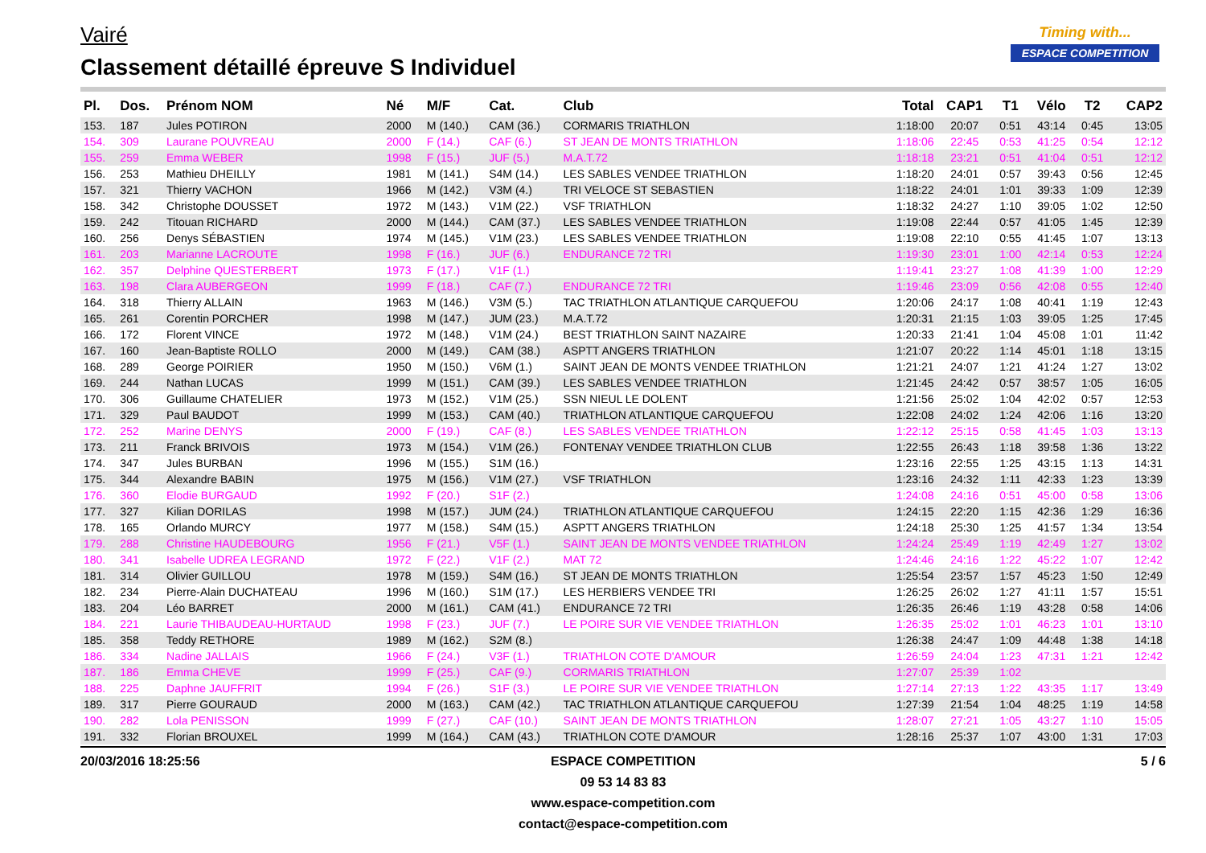Vairé
Classement détaillé épreuve S Individuel
Timing with...
ESPACE COMPETITION
| Pl. | Dos. | Prénom NOM | Né | M/F | Cat. | Club | Total | CAP1 | T1 | Vélo | T2 | CAP2 |
| --- | --- | --- | --- | --- | --- | --- | --- | --- | --- | --- | --- | --- |
| 153. | 187 | Jules POTIRON | 2000 | M (140.) | CAM (36.) | CORMARIS TRIATHLON | 1:18:00 | 20:07 | 0:51 | 43:14 | 0:45 | 13:05 |
| 154. | 309 | Laurane POUVREAU | 2000 | F (14.) | CAF (6.) | ST JEAN DE MONTS TRIATHLON | 1:18:06 | 22:45 | 0:53 | 41:25 | 0:54 | 12:12 |
| 155. | 259 | Emma WEBER | 1998 | F (15.) | JUF (5.) | M.A.T.72 | 1:18:18 | 23:21 | 0:51 | 41:04 | 0:51 | 12:12 |
| 156. | 253 | Mathieu DHEILLY | 1981 | M (141.) | S4M (14.) | LES SABLES VENDEE TRIATHLON | 1:18:20 | 24:01 | 0:57 | 39:43 | 0:56 | 12:45 |
| 157. | 321 | Thierry VACHON | 1966 | M (142.) | V3M (4.) | TRI VELOCE ST SEBASTIEN | 1:18:22 | 24:01 | 1:01 | 39:33 | 1:09 | 12:39 |
| 158. | 342 | Christophe DOUSSET | 1972 | M (143.) | V1M (22.) | VSF TRIATHLON | 1:18:32 | 24:27 | 1:10 | 39:05 | 1:02 | 12:50 |
| 159. | 242 | Titouan RICHARD | 2000 | M (144.) | CAM (37.) | LES SABLES VENDEE TRIATHLON | 1:19:08 | 22:44 | 0:57 | 41:05 | 1:45 | 12:39 |
| 160. | 256 | Denys SÉBASTIEN | 1974 | M (145.) | V1M (23.) | LES SABLES VENDEE TRIATHLON | 1:19:08 | 22:10 | 0:55 | 41:45 | 1:07 | 13:13 |
| 161. | 203 | Marianne LACROUTE | 1998 | F (16.) | JUF (6.) | ENDURANCE 72 TRI | 1:19:30 | 23:01 | 1:00 | 42:14 | 0:53 | 12:24 |
| 162. | 357 | Delphine QUESTERBERT | 1973 | F (17.) | V1F (1.) | | 1:19:41 | 23:27 | 1:08 | 41:39 | 1:00 | 12:29 |
| 163. | 198 | Clara AUBERGEON | 1999 | F (18.) | CAF (7.) | ENDURANCE 72 TRI | 1:19:46 | 23:09 | 0:56 | 42:08 | 0:55 | 12:40 |
| 164. | 318 | Thierry ALLAIN | 1963 | M (146.) | V3M (5.) | TAC TRIATHLON ATLANTIQUE CARQUEFOU | 1:20:06 | 24:17 | 1:08 | 40:41 | 1:19 | 12:43 |
| 165. | 261 | Corentin PORCHER | 1998 | M (147.) | JUM (23.) | M.A.T.72 | 1:20:31 | 21:15 | 1:03 | 39:05 | 1:25 | 17:45 |
| 166. | 172 | Florent VINCE | 1972 | M (148.) | V1M (24.) | BEST TRIATHLON SAINT NAZAIRE | 1:20:33 | 21:41 | 1:04 | 45:08 | 1:01 | 11:42 |
| 167. | 160 | Jean-Baptiste ROLLO | 2000 | M (149.) | CAM (38.) | ASPTT ANGERS TRIATHLON | 1:21:07 | 20:22 | 1:14 | 45:01 | 1:18 | 13:15 |
| 168. | 289 | George POIRIER | 1950 | M (150.) | V6M (1.) | SAINT JEAN DE MONTS VENDEE TRIATHLON | 1:21:21 | 24:07 | 1:21 | 41:24 | 1:27 | 13:02 |
| 169. | 244 | Nathan LUCAS | 1999 | M (151.) | CAM (39.) | LES SABLES VENDEE TRIATHLON | 1:21:45 | 24:42 | 0:57 | 38:57 | 1:05 | 16:05 |
| 170. | 306 | Guillaume CHATELIER | 1973 | M (152.) | V1M (25.) | SSN NIEUL LE DOLENT | 1:21:56 | 25:02 | 1:04 | 42:02 | 0:57 | 12:53 |
| 171. | 329 | Paul BAUDOT | 1999 | M (153.) | CAM (40.) | TRIATHLON ATLANTIQUE CARQUEFOU | 1:22:08 | 24:02 | 1:24 | 42:06 | 1:16 | 13:20 |
| 172. | 252 | Marine DENYS | 2000 | F (19.) | CAF (8.) | LES SABLES VENDEE TRIATHLON | 1:22:12 | 25:15 | 0:58 | 41:45 | 1:03 | 13:13 |
| 173. | 211 | Franck BRIVOIS | 1973 | M (154.) | V1M (26.) | FONTENAY VENDEE TRIATHLON CLUB | 1:22:55 | 26:43 | 1:18 | 39:58 | 1:36 | 13:22 |
| 174. | 347 | Jules BURBAN | 1996 | M (155.) | S1M (16.) | | 1:23:16 | 22:55 | 1:25 | 43:15 | 1:13 | 14:31 |
| 175. | 344 | Alexandre BABIN | 1975 | M (156.) | V1M (27.) | VSF TRIATHLON | 1:23:16 | 24:32 | 1:11 | 42:33 | 1:23 | 13:39 |
| 176. | 360 | Elodie BURGAUD | 1992 | F (20.) | S1F (2.) | | 1:24:08 | 24:16 | 0:51 | 45:00 | 0:58 | 13:06 |
| 177. | 327 | Kilian DORILAS | 1998 | M (157.) | JUM (24.) | TRIATHLON ATLANTIQUE CARQUEFOU | 1:24:15 | 22:20 | 1:15 | 42:36 | 1:29 | 16:36 |
| 178. | 165 | Orlando MURCY | 1977 | M (158.) | S4M (15.) | ASPTT ANGERS TRIATHLON | 1:24:18 | 25:30 | 1:25 | 41:57 | 1:34 | 13:54 |
| 179. | 288 | Christine HAUDEBOURG | 1956 | F (21.) | V5F (1.) | SAINT JEAN DE MONTS VENDEE TRIATHLON | 1:24:24 | 25:49 | 1:19 | 42:49 | 1:27 | 13:02 |
| 180. | 341 | Isabelle UDREA LEGRAND | 1972 | F (22.) | V1F (2.) | MAT 72 | 1:24:46 | 24:16 | 1:22 | 45:22 | 1:07 | 12:42 |
| 181. | 314 | Olivier GUILLOU | 1978 | M (159.) | S4M (16.) | ST JEAN DE MONTS TRIATHLON | 1:25:54 | 23:57 | 1:57 | 45:23 | 1:50 | 12:49 |
| 182. | 234 | Pierre-Alain DUCHATEAU | 1996 | M (160.) | S1M (17.) | LES HERBIERS VENDEE TRI | 1:26:25 | 26:02 | 1:27 | 41:11 | 1:57 | 15:51 |
| 183. | 204 | Léo BARRET | 2000 | M (161.) | CAM (41.) | ENDURANCE 72 TRI | 1:26:35 | 26:46 | 1:19 | 43:28 | 0:58 | 14:06 |
| 184. | 221 | Laurie THIBAUDEAU-HURTAUD | 1998 | F (23.) | JUF (7.) | LE POIRE SUR VIE VENDEE TRIATHLON | 1:26:35 | 25:02 | 1:01 | 46:23 | 1:01 | 13:10 |
| 185. | 358 | Teddy RETHORE | 1989 | M (162.) | S2M (8.) | | 1:26:38 | 24:47 | 1:09 | 44:48 | 1:38 | 14:18 |
| 186. | 334 | Nadine JALLAIS | 1966 | F (24.) | V3F (1.) | TRIATHLON COTE D'AMOUR | 1:26:59 | 24:04 | 1:23 | 47:31 | 1:21 | 12:42 |
| 187. | 186 | Emma CHEVE | 1999 | F (25.) | CAF (9.) | CORMARIS TRIATHLON | 1:27:07 | 25:39 | 1:02 | | | |
| 188. | 225 | Daphne JAUFFRIT | 1994 | F (26.) | S1F (3.) | LE POIRE SUR VIE VENDEE TRIATHLON | 1:27:14 | 27:13 | 1:22 | 43:35 | 1:17 | 13:49 |
| 189. | 317 | Pierre GOURAUD | 2000 | M (163.) | CAM (42.) | TAC TRIATHLON ATLANTIQUE CARQUEFOU | 1:27:39 | 21:54 | 1:04 | 48:25 | 1:19 | 14:58 |
| 190. | 282 | Lola PENISSON | 1999 | F (27.) | CAF (10.) | SAINT JEAN DE MONTS TRIATHLON | 1:28:07 | 27:21 | 1:05 | 43:27 | 1:10 | 15:05 |
| 191. | 332 | Florian BROUXEL | 1999 | M (164.) | CAM (43.) | TRIATHLON COTE D'AMOUR | 1:28:16 | 25:37 | 1:07 | 43:00 | 1:31 | 17:03 |
20/03/2016 18:25:56 5 / 6
ESPACE COMPETITION
09 53 14 83 83
www.espace-competition.com
contact@espace-competition.com